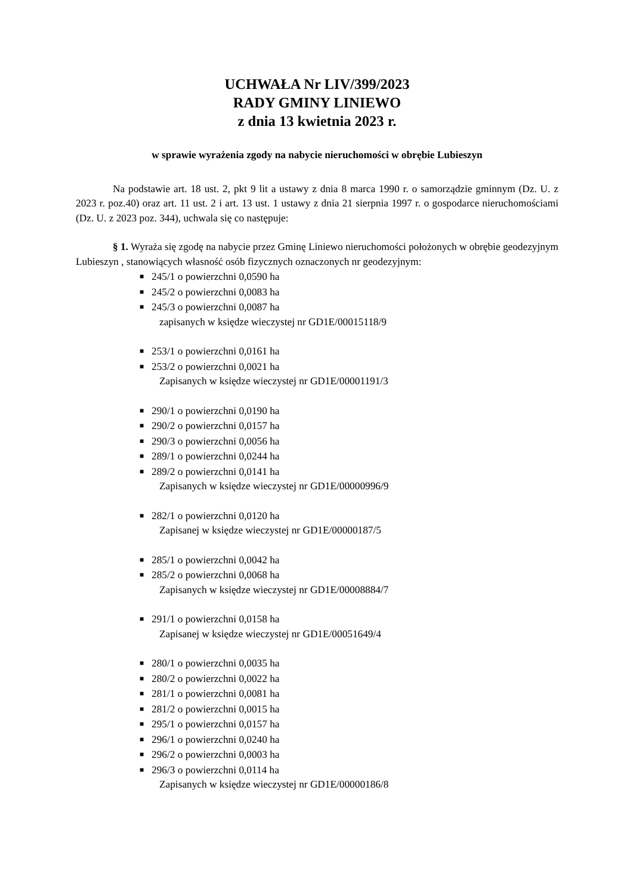UCHWAŁA Nr LIV/399/2023
RADY GMINY LINIEWO
z dnia 13 kwietnia 2023 r.
w sprawie wyrażenia zgody na nabycie nieruchomości w obrębie Lubieszyn
Na podstawie art. 18 ust. 2, pkt 9 lit a ustawy z dnia 8 marca 1990 r. o samorządzie gminnym (Dz. U. z 2023 r. poz.40) oraz art. 11 ust. 2 i art. 13 ust. 1 ustawy z dnia 21 sierpnia 1997 r. o gospodarce nieruchomościami (Dz. U. z 2023 poz. 344), uchwala się co następuje:
§ 1. Wyraża się zgodę na nabycie przez Gminę Liniewo nieruchomości położonych w obrębie geodezyjnym Lubieszyn , stanowiących własność osób fizycznych oznaczonych nr geodezyjnym:
■ 245/1 o powierzchni 0,0590 ha
■ 245/2 o powierzchni 0,0083 ha
■ 245/3 o powierzchni 0,0087 ha
zapisanych w księdze wieczystej nr GD1E/00015118/9
■ 253/1 o powierzchni 0,0161 ha
■ 253/2 o powierzchni 0,0021 ha
Zapisanych w księdze wieczystej nr GD1E/00001191/3
■ 290/1 o powierzchni 0,0190 ha
■ 290/2 o powierzchni 0,0157 ha
■ 290/3 o powierzchni 0,0056 ha
■ 289/1 o powierzchni 0,0244 ha
■ 289/2 o powierzchni 0,0141 ha
Zapisanych w księdze wieczystej nr GD1E/00000996/9
■ 282/1 o powierzchni 0,0120 ha
Zapisanej w księdze wieczystej nr GD1E/00000187/5
■ 285/1 o powierzchni 0,0042 ha
■ 285/2 o powierzchni 0,0068 ha
Zapisanych w księdze wieczystej nr GD1E/00008884/7
■ 291/1 o powierzchni 0,0158 ha
Zapisanej w księdze wieczystej nr GD1E/00051649/4
■ 280/1 o powierzchni 0,0035 ha
■ 280/2 o powierzchni 0,0022 ha
■ 281/1 o powierzchni 0,0081 ha
■ 281/2 o powierzchni 0,0015 ha
■ 295/1 o powierzchni 0,0157 ha
■ 296/1 o powierzchni 0,0240 ha
■ 296/2 o powierzchni 0,0003 ha
■ 296/3 o powierzchni 0,0114 ha
Zapisanych w księdze wieczystej nr GD1E/00000186/8